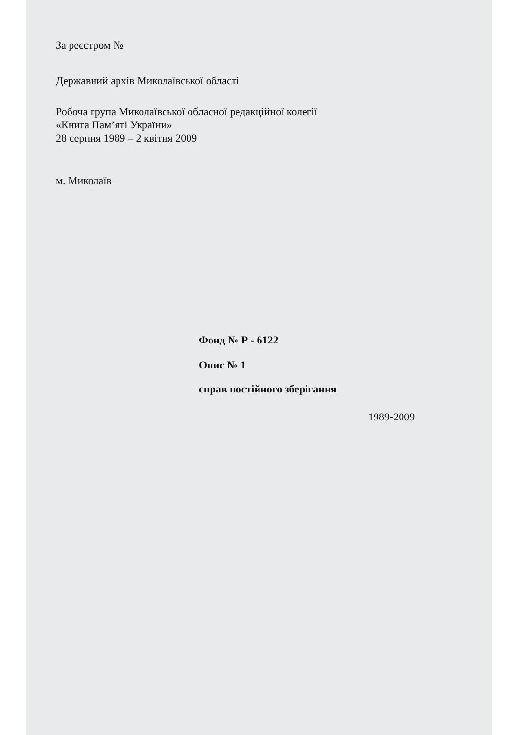За реєстром №
Державний архів Миколаївської області
Робоча група Миколаївської обласної редакційної колегії
«Книга Пам’яті України»
28 серпня 1989 – 2 квітня 2009
м. Миколаїв
Фонд № Р - 6122
Опис № 1
справ постійного зберігання
1989-2009